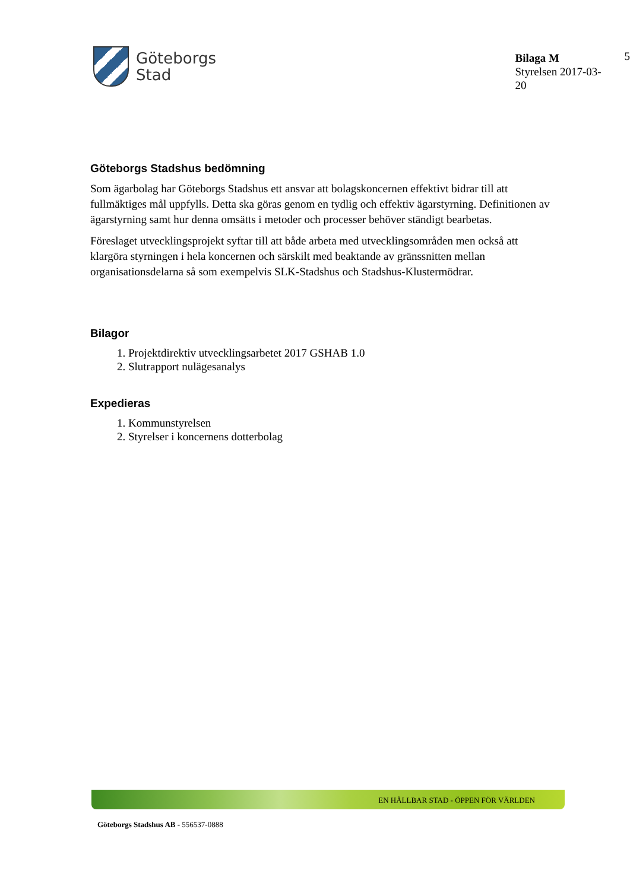Göteborgs
Stad
Bilaga M
Styrelsen 2017-03-20
5
Göteborgs Stadshus bedömning
Som ägarbolag har Göteborgs Stadshus ett ansvar att bolagskoncernen effektivt bidrar till att fullmäktiges mål uppfylls. Detta ska göras genom en tydlig och effektiv ägarstyrning. Definitionen av ägarstyrning samt hur denna omsätts i metoder och processer behöver ständigt bearbetas.
Föreslaget utvecklingsprojekt syftar till att både arbeta med utvecklingsområden men också att klargöra styrningen i hela koncernen och särskilt med beaktande av gränssnitten mellan organisationsdelarna så som exempelvis SLK-Stadshus och Stadshus-Klustermödrar.
Bilagor
1. Projektdirektiv utvecklingsarbetet 2017 GSHAB 1.0
2. Slutrapport nulägesanalys
Expedieras
1. Kommunstyrelsen
2. Styrelser i koncernens dotterbolag
EN HÅLLBAR STAD - ÖPPEN FÖR VÄRLDEN
Göteborgs Stadshus AB - 556537-0888